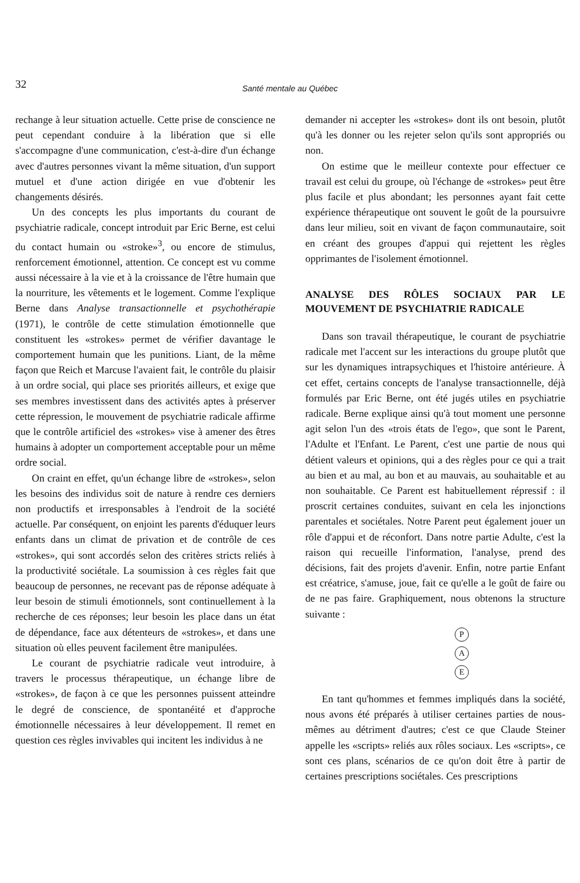32
Santé mentale au Québec
rechange à leur situation actuelle. Cette prise de conscience ne peut cependant conduire à la libération que si elle s'accompagne d'une communication, c'est-à-dire d'un échange avec d'autres personnes vivant la même situation, d'un support mutuel et d'une action dirigée en vue d'obtenir les changements désirés.
Un des concepts les plus importants du courant de psychiatrie radicale, concept introduit par Eric Berne, est celui du contact humain ou «stroke»<sup>3</sup>, ou encore de stimulus, renforcement émotionnel, attention. Ce concept est vu comme aussi nécessaire à la vie et à la croissance de l'être humain que la nourriture, les vêtements et le logement. Comme l'explique Berne dans Analyse transactionnelle et psychothérapie (1971), le contrôle de cette stimulation émotionnelle que constituent les «strokes» permet de vérifier davantage le comportement humain que les punitions. Liant, de la même façon que Reich et Marcuse l'avaient fait, le contrôle du plaisir à un ordre social, qui place ses priorités ailleurs, et exige que ses membres investissent dans des activités aptes à préserver cette répression, le mouvement de psychiatrie radicale affirme que le contrôle artificiel des «strokes» vise à amener des êtres humains à adopter un comportement acceptable pour un même ordre social.
On craint en effet, qu'un échange libre de «strokes», selon les besoins des individus soit de nature à rendre ces derniers non productifs et irresponsables à l'endroit de la société actuelle. Par conséquent, on enjoint les parents d'éduquer leurs enfants dans un climat de privation et de contrôle de ces «strokes», qui sont accordés selon des critères stricts reliés à la productivité sociétale. La soumission à ces règles fait que beaucoup de personnes, ne recevant pas de réponse adéquate à leur besoin de stimuli émotionnels, sont continuellement à la recherche de ces réponses; leur besoin les place dans un état de dépendance, face aux détenteurs de «strokes», et dans une situation où elles peuvent facilement être manipulées.
Le courant de psychiatrie radicale veut introduire, à travers le processus thérapeutique, un échange libre de «strokes», de façon à ce que les personnes puissent atteindre le degré de conscience, de spontanéité et d'approche émotionnelle nécessaires à leur développement. Il remet en question ces règles invivables qui incitent les individus à ne
demander ni accepter les «strokes» dont ils ont besoin, plutôt qu'à les donner ou les rejeter selon qu'ils sont appropriés ou non.
On estime que le meilleur contexte pour effectuer ce travail est celui du groupe, où l'échange de «strokes» peut être plus facile et plus abondant; les personnes ayant fait cette expérience thérapeutique ont souvent le goût de la poursuivre dans leur milieu, soit en vivant de façon communautaire, soit en créant des groupes d'appui qui rejettent les règles opprimantes de l'isolement émotionnel.
ANALYSE DES RÔLES SOCIAUX PAR LE MOUVEMENT DE PSYCHIATRIE RADICALE
Dans son travail thérapeutique, le courant de psychiatrie radicale met l'accent sur les interactions du groupe plutôt que sur les dynamiques intrapsychiques et l'histoire antérieure. À cet effet, certains concepts de l'analyse transactionnelle, déjà formulés par Eric Berne, ont été jugés utiles en psychiatrie radicale. Berne explique ainsi qu'à tout moment une personne agit selon l'un des «trois états de l'ego», que sont le Parent, l'Adulte et l'Enfant. Le Parent, c'est une partie de nous qui détient valeurs et opinions, qui a des règles pour ce qui a trait au bien et au mal, au bon et au mauvais, au souhaitable et au non souhaitable. Ce Parent est habituellement répressif : il proscrit certaines conduites, suivant en cela les injonctions parentales et sociétales. Notre Parent peut également jouer un rôle d'appui et de réconfort. Dans notre partie Adulte, c'est la raison qui recueille l'information, l'analyse, prend des décisions, fait des projets d'avenir. Enfin, notre partie Enfant est créatrice, s'amuse, joue, fait ce qu'elle a le goût de faire ou de ne pas faire. Graphiquement, nous obtenons la structure suivante :
P
A
E
En tant qu'hommes et femmes impliqués dans la société, nous avons été préparés à utiliser certaines parties de nous-mêmes au détriment d'autres; c'est ce que Claude Steiner appelle les «scripts» reliés aux rôles sociaux. Les «scripts», ce sont ces plans, scénarios de ce qu'on doit être à partir de certaines prescriptions sociétales. Ces prescriptions